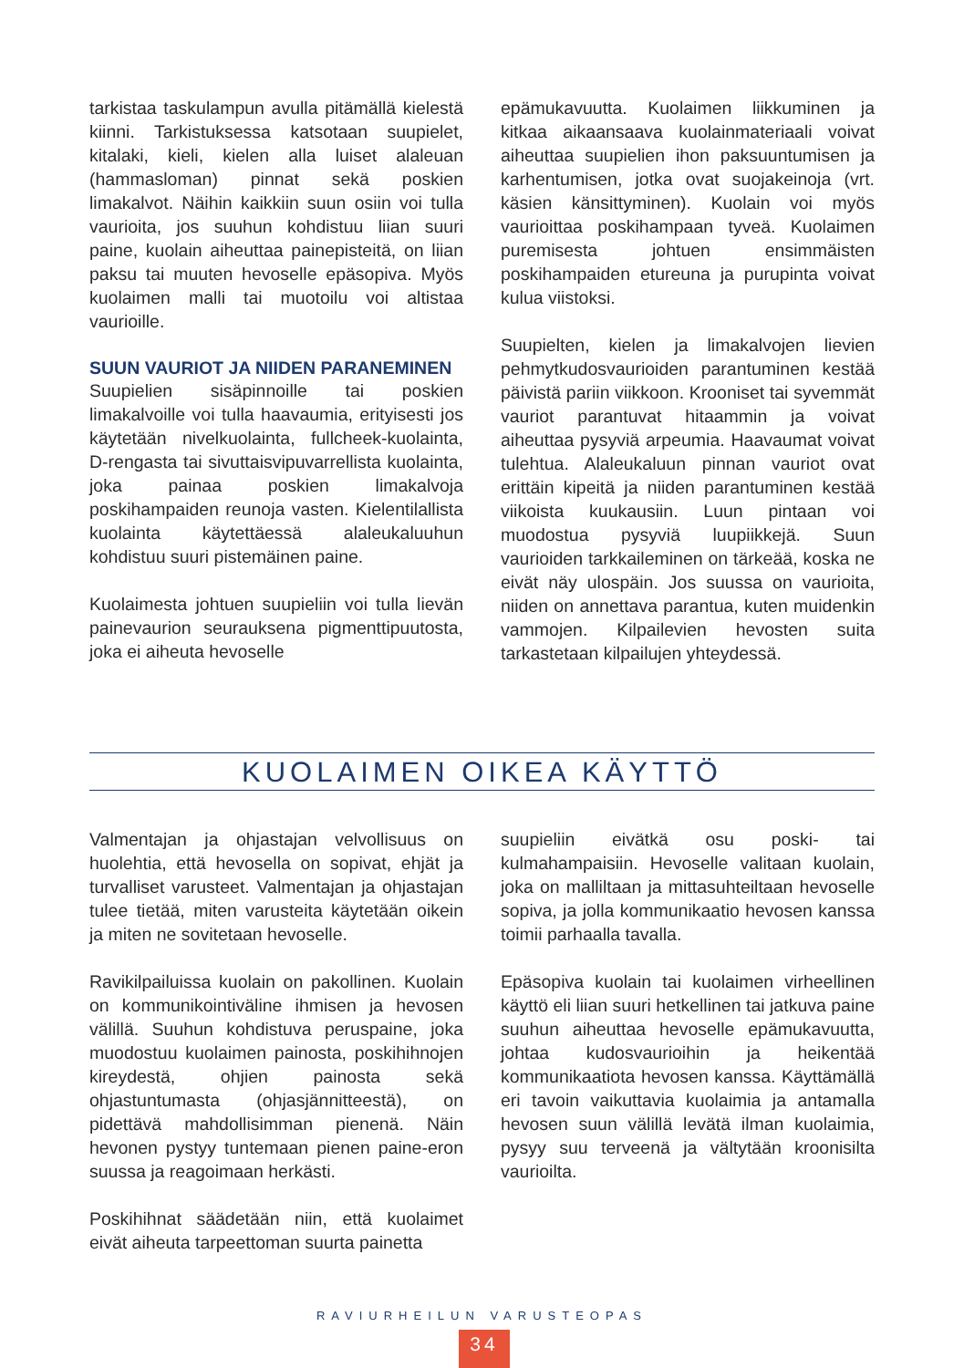tarkistaa taskulampun avulla pitämällä kielestä kiinni. Tarkistuksessa katsotaan suupielet, kitalaki, kieli, kielen alla luiset alaleuan (hammasloman) pinnat sekä poskien limakalvot. Näihin kaikkiin suun osiin voi tulla vaurioita, jos suuhun kohdistuu liian suuri paine, kuolain aiheuttaa painepisteitä, on liian paksu tai muuten hevoselle epäsopiva. Myös kuolaimen malli tai muotoilu voi altistaa vaurioille.
SUUN VAURIOT JA NIIDEN PARANEMINEN
Suupielien sisäpinnoille tai poskien limakalvoille voi tulla haavaumia, erityisesti jos käytetään nivelkuolainta, fullcheek-kuolainta, D-rengasta tai sivuttaisvipuvarrellista kuolainta, joka painaa poskien limakalvoja poskihampaiden reunoja vasten. Kielentilallista kuolainta käytettäessä alaleukaluuhun kohdistuu suuri pistemäinen paine.
Kuolaimesta johtuen suupieliin voi tulla lievän painevaurion seurauksena pigmenttipuutosta, joka ei aiheuta hevoselle
epämukavuutta. Kuolaimen liikkuminen ja kitkaa aikaansaava kuolainmateriaali voivat aiheuttaa suupielien ihon paksuuntumisen ja karhentumisen, jotka ovat suojakeinoja (vrt. käsien känsittyminen). Kuolain voi myös vaurioittaa poskihampaan tyveä. Kuolaimen puremisesta johtuen ensimmäisten poskihampaiden etureuna ja purupinta voivat kulua viistoksi.
Suupielten, kielen ja limakalvojen lievien pehmytkudosvaurioiden parantuminen kestää päivistä pariin viikkoon. Krooniset tai syvemmät vauriot parantuvat hitaammin ja voivat aiheuttaa pysyviä arpeumia. Haavaumat voivat tulehtua. Alaleukaluun pinnan vauriot ovat erittäin kipeitä ja niiden parantuminen kestää viikoista kuukausiin. Luun pintaan voi muodostua pysyviä luupiikkejä. Suun vaurioiden tarkkaileminen on tärkeää, koska ne eivät näy ulospäin. Jos suussa on vaurioita, niiden on annettava parantua, kuten muidenkin vammojen. Kilpailevien hevosten suita tarkastetaan kilpailujen yhteydessä.
KUOLAIMEN OIKEA KÄYTTÖ
Valmentajan ja ohjastajan velvollisuus on huolehtia, että hevosella on sopivat, ehjät ja turvalliset varusteet. Valmentajan ja ohjastajan tulee tietää, miten varusteita käytetään oikein ja miten ne sovitetaan hevoselle.
Ravikilpailuissa kuolain on pakollinen. Kuolain on kommunikointiväline ihmisen ja hevosen välillä. Suuhun kohdistuva peruspaine, joka muodostuu kuolaimen painosta, poskihihnojen kireydestä, ohjien painosta sekä ohjastuntumasta (ohjasjännitteestä), on pidettävä mahdollisimman pienenä. Näin hevonen pystyy tuntemaan pienen paine-eron suussa ja reagoimaan herkästi.
Poskihihnat säädetään niin, että kuolaimet eivät aiheuta tarpeettoman suurta painetta
suupieliin eivätkä osu poski- tai kulmahampaisiin. Hevoselle valitaan kuolain, joka on malliltaan ja mittasuhteiltaan hevoselle sopiva, ja jolla kommunikaatio hevosen kanssa toimii parhaalla tavalla.
Epäsopiva kuolain tai kuolaimen virheellinen käyttö eli liian suuri hetkellinen tai jatkuva paine suuhun aiheuttaa hevoselle epämukavuutta, johtaa kudosvaurioihin ja heikentää kommunikaatiota hevosen kanssa. Käyttämällä eri tavoin vaikuttavia kuolaimia ja antamalla hevosen suun välillä levätä ilman kuolaimia, pysyy suu terveenä ja vältytään kroonisilta vaurioilta.
RAVIURHEILUN VARUSTEOPAS
34